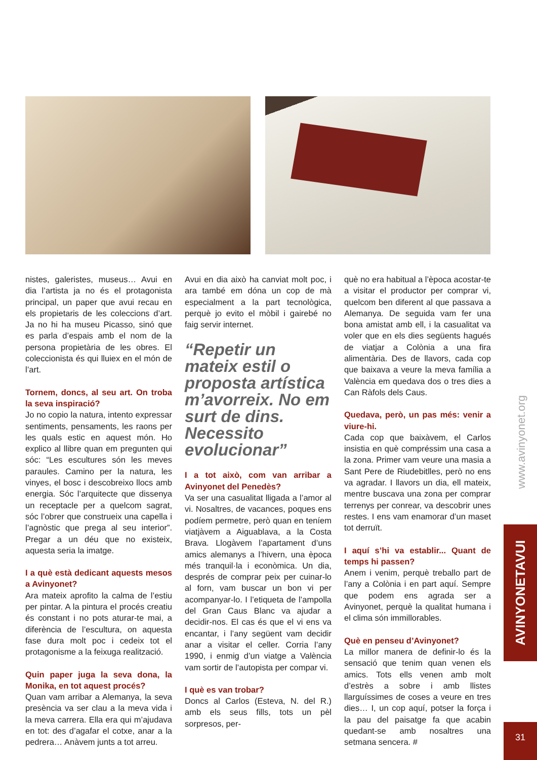nistes, galeristes, museus… Avui en dia l’artista ja no és el protagonista principal, un paper que avui recau en els propietaris de les coleccions d’art. Ja no hi ha museu Picasso, sinó que es parla d’espais amb el nom de la persona propietària de les obres. El coleccionista és qui lluiex en el món de l’art.
Tornem, doncs, al seu art. On troba la seva inspiració?
Jo no copio la natura, intento expressar sentiments, pensaments, les raons per les quals estic en aquest món. Ho explico al llibre quan em pregunten qui sóc: “Les escultures són les meves paraules. Camino per la natura, les vinyes, el bosc i descobreixo llocs amb energia. Sóc l’arquitecte que dissenya un receptacle per a quelcom sagrat, sóc l’obrer que construeix una capella i l’agnòstic que prega al seu interior”. Pregar a un déu que no existeix, aquesta seria la imatge.
I a què està dedicant aquests mesos a Avinyonet?
Ara mateix aprofito la calma de l’estiu per pintar. A la pintura el procés creatiu és constant i no pots aturar-te mai, a diferència de l’escultura, on aquesta fase dura molt poc i cedeix tot el protagonisme a la feixuga realització.
Quin paper juga la seva dona, la Monika, en tot aquest procés?
Quan vam arribar a Alemanya, la seva presència va ser clau a la meva vida i la meva carrera. Ella era qui m’ajudava en tot: des d’agafar el cotxe, anar a la pedrera… Anàvem junts a tot arreu.
Avui en dia això ha canviat molt poc, i ara també em dóna un cop de mà especialment a la part tecnològica, perquè jo evito el mòbil i gairebé no faig servir internet.
“Repetir un mateix estil o proposta artística m’avorreix. No em surt de dins. Necessito evolucionar”
I a tot això, com van arribar a Avinyonet del Penedès?
Va ser una casualitat lligada a l’amor al vi. Nosaltres, de vacances, poques ens podíem permetre, però quan en teníem viatjàvem a Aiguablava, a la Costa Brava. Llogàvem l’apartament d’uns amics alemanys a l’hivern, una època més tranquil·la i econòmica. Un dia, després de comprar peix per cuinar-lo al forn, vam buscar un bon vi per acompanyar-lo. I l’etiqueta de l’ampolla del Gran Caus Blanc va ajudar a decidir-nos. El cas és que el vi ens va encantar, i l’any següent vam decidir anar a visitar el celler. Corria l’any 1990, i enmig d’un viatge a València vam sortir de l’autopista per compar vi.
I què es van trobar?
Doncs al Carlos (Esteva, N. del R.) amb els seus fills, tots un pèl sorpresos, per-
què no era habitual a l’època acostar-te a visitar el productor per comprar vi, quelcom ben diferent al que passava a Alemanya. De seguida vam fer una bona amistat amb ell, i la casualitat va voler que en els dies següents hagués de viatjar a Colònia a una fira alimentària. Des de llavors, cada cop que baixava a veure la meva família a València em quedava dos o tres dies a Can Ràfols dels Caus.
Quedava, però, un pas més: venir a viure-hi.
Cada cop que baixàvem, el Carlos insistia en què compréssim una casa a la zona. Primer vam veure una masia a Sant Pere de Riudebitlles, però no ens va agradar. I llavors un dia, ell mateix, mentre buscava una zona per comprar terrenys per conrear, va descobrir unes restes. I ens vam enamorar d’un maset tot derruït.
I aquí s’hi va establir... Quant de temps hi passen?
Anem i venim, perquè treballo part de l’any a Colònia i en part aquí. Sempre que podem ens agrada ser a Avinyonet, perquè la qualitat humana i el clima són immillorables.
Què en penseu d’Avinyonet?
La millor manera de definir-lo és la sensació que tenim quan venen els amics. Tots ells venen amb molt d’estrès a sobre i amb llistes llarguíssimes de coses a veure en tres dies… I, un cop aquí, potser la força i la pau del paisatge fa que acabin quedant-se amb nosaltres una setmana sencera. #
www.avinyonet.org
AVINYONETAVUI
31